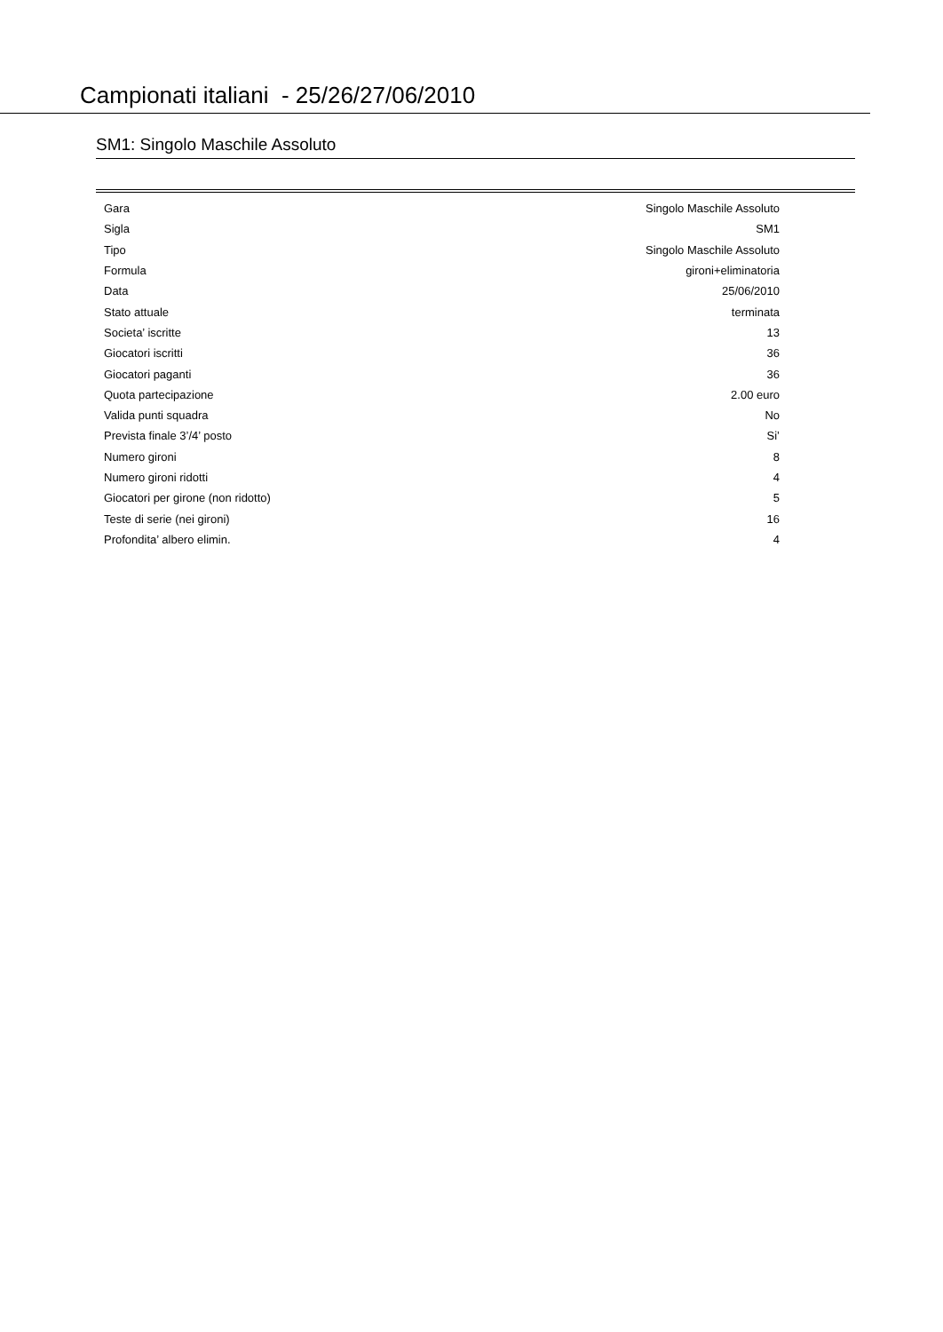Campionati italiani - 25/26/27/06/2010
SM1: Singolo Maschile Assoluto
| Gara | Singolo Maschile Assoluto |
| Sigla | SM1 |
| Tipo | Singolo Maschile Assoluto |
| Formula | gironi+eliminatoria |
| Data | 25/06/2010 |
| Stato attuale | terminata |
| Societa’ iscritte | 13 |
| Giocatori iscritti | 36 |
| Giocatori paganti | 36 |
| Quota partecipazione | 2.00 euro |
| Valida punti squadra | No |
| Prevista finale 3’/4’ posto | Si’ |
| Numero gironi | 8 |
| Numero gironi ridotti | 4 |
| Giocatori per girone (non ridotto) | 5 |
| Teste di serie (nei gironi) | 16 |
| Profondita’ albero elimin. | 4 |